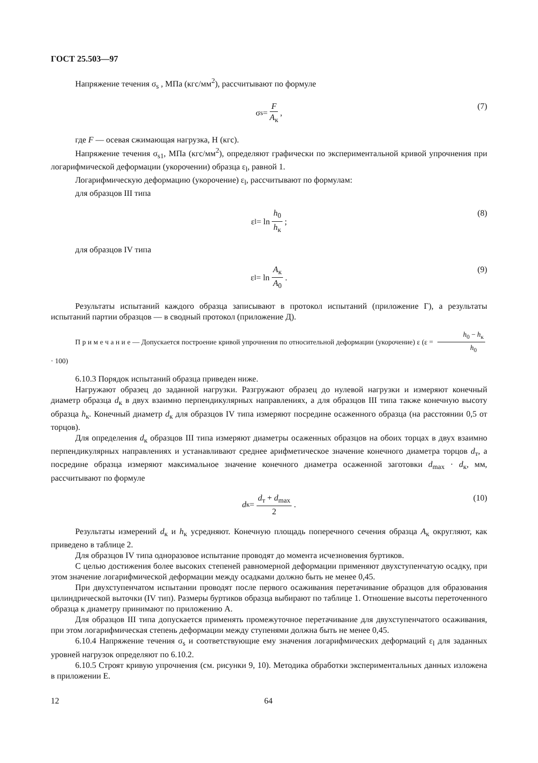ГОСТ 25.503—97
Напряжение течения σ<sub>s</sub> , МПа (кгс/мм<sup>2</sup>), рассчитывают по формуле
σ<sub>s</sub> = F A<sub>к</sub>, (7)
где F — осевая сжимающая нагрузка, Н (кгс).
Напряжение течения σ<sub>s1</sub>, МПа (кгс/мм<sup>2</sup>), определяют графически по экспериментальной кривой упрочнения при логарифмической деформации (укорочении) образца ε<sub>l</sub>, равной 1.
Логарифмическую деформацию (укорочение) ε<sub>l</sub>, рассчитывают по формулам:
для образцов III типа
ε<sub>l</sub> = ln h<sub>0</sub> h<sub>к</sub>; (8)
для образцов IV типа
ε<sub>l</sub> = ln A<sub>к</sub> A<sub>0</sub>. (9)
Результаты испытаний каждого образца записывают в протокол испытаний (приложение Г), а результаты испытаний партии образцов — в сводный протокол (приложение Д).
П р и м е ч а н и е — Допускается построение кривой упрочнения по относительной деформации (укорочение) ε (ε = h<sub>0</sub> − h<sub>к</sub> h<sub>0</sub> · 100)
6.10.3 Порядок испытаний образца приведен ниже.
Нагружают образец до заданной нагрузки. Разгружают образец до нулевой нагрузки и измеряют конечный диаметр образца d<sub>к</sub> в двух взаимно перпендикулярных направлениях, а для образцов III типа также конечную высоту образца h<sub>к</sub>. Конечный диаметр d<sub>к</sub> для образцов IV типа измеряют посредине осаженного образца (на расстоянии 0,5 от торцов).
Для определения d<sub>к</sub> образцов III типа измеряют диаметры осаженных образцов на обоих торцах в двух взаимно перпендикулярных направлениях и устанавливают среднее арифметическое значение конечного диаметра торцов d<sub>т</sub>, а посредине образца измеряют максимальное значение конечного диаметра осаженной заготовки d<sub>max</sub> · d<sub>к</sub>, мм, рассчитывают по формуле
d<sub>к</sub> = d<sub>т</sub> + d<sub>max</sub> 2. (10)
Результаты измерений d<sub>к</sub> и h<sub>к</sub> усредняют. Конечную площадь поперечного сечения образца A<sub>к</sub> округляют, как приведено в таблице 2.
Для образцов IV типа одноразовое испытание проводят до момента исчезновения буртиков.
С целью достижения более высоких степеней равномерной деформации применяют двухступенчатую осадку, при этом значение логарифмической деформации между осадками должно быть не менее 0,45.
При двухступенчатом испытании проводят после первого осаживания перетачивание образцов для образования цилиндрической выточки (IV тип). Размеры буртиков образца выбирают по таблице 1. Отношение высоты переточенного образца к диаметру принимают по приложению А.
Для образцов III типа допускается применять промежуточное перетачивание для двухступенчатого осаживания, при этом логарифмическая степень деформации между ступенями должна быть не менее 0,45.
6.10.4 Напряжение течения σ<sub>s</sub> и соответствующие ему значения логарифмических деформаций ε<sub>l</sub> для заданных уровней нагрузок определяют по 6.10.2.
6.10.5 Строят кривую упрочнения (см. рисунки 9, 10). Методика обработки экспериментальных данных изложена в приложении Е.
12 64